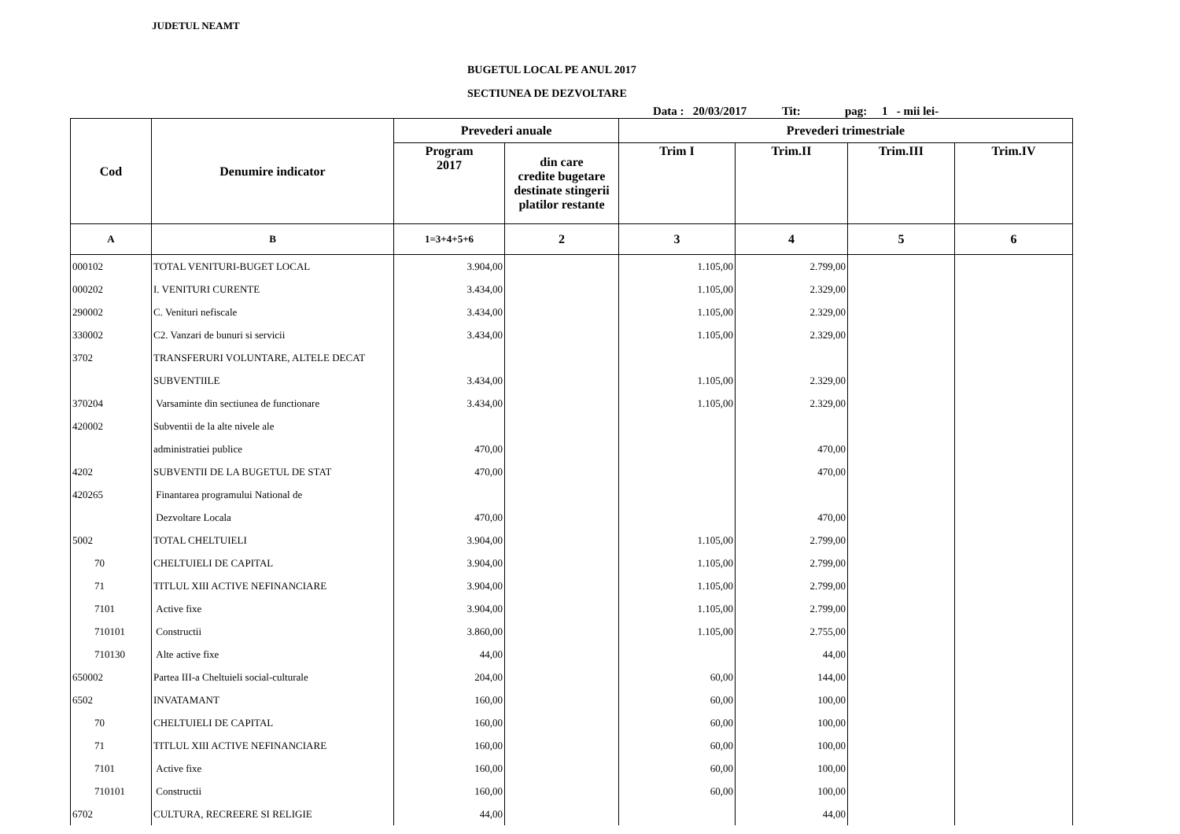JUDETUL NEAMT
BUGETUL LOCAL PE ANUL 2017
SECTIUNEA DE DEZVOLTARE
Data : 20/03/2017 Tit: pag: 1 - mii lei-
| Cod | Denumire indicator | Prevederi anuale | | Prevederi trimestriale | | | |
| --- | --- | --- | --- | --- | --- | --- | --- |
| | | Program 2017 | din care credite bugetare destinate stingerii platilor restante | Trim I | Trim.II | Trim.III | Trim.IV |
| A | B | 1=3+4+5+6 | 2 | 3 | 4 | 5 | 6 |
| 000102 | TOTAL VENITURI-BUGET LOCAL | 3.904,00 | | 1.105,00 | 2.799,00 | | |
| 000202 | I. VENITURI CURENTE | 3.434,00 | | 1.105,00 | 2.329,00 | | |
| 290002 | C. Venituri nefiscale | 3.434,00 | | 1.105,00 | 2.329,00 | | |
| 330002 | C2. Vanzari de bunuri si servicii | 3.434,00 | | 1.105,00 | 2.329,00 | | |
| 3702 | TRANSFERURI VOLUNTARE, ALTELE DECAT | | | | | | |
| | SUBVENTIILE | 3.434,00 | | 1.105,00 | 2.329,00 | | |
| 370204 | Varsaminte din sectiunea de functionare | 3.434,00 | | 1.105,00 | 2.329,00 | | |
| 420002 | Subventii de la alte nivele ale | | | | | | |
| | administratiei publice | 470,00 | | | 470,00 | | |
| 4202 | SUBVENTII DE LA BUGETUL DE STAT | 470,00 | | | 470,00 | | |
| 420265 | Finantarea programului National de | | | | | | |
| | Dezvoltare Locala | 470,00 | | | 470,00 | | |
| 5002 | TOTAL CHELTUIELI | 3.904,00 | | 1.105,00 | 2.799,00 | | |
| 70 | CHELTUIELI DE CAPITAL | 3.904,00 | | 1.105,00 | 2.799,00 | | |
| 71 | TITLUL XIII ACTIVE NEFINANCIARE | 3.904,00 | | 1.105,00 | 2.799,00 | | |
| 7101 | Active fixe | 3.904,00 | | 1.105,00 | 2.799,00 | | |
| 710101 | Constructii | 3.860,00 | | 1.105,00 | 2.755,00 | | |
| 710130 | Alte active fixe | 44,00 | | | 44,00 | | |
| 650002 | Partea III-a Cheltuieli social-culturale | 204,00 | | 60,00 | 144,00 | | |
| 6502 | INVATAMANT | 160,00 | | 60,00 | 100,00 | | |
| 70 | CHELTUIELI DE CAPITAL | 160,00 | | 60,00 | 100,00 | | |
| 71 | TITLUL XIII ACTIVE NEFINANCIARE | 160,00 | | 60,00 | 100,00 | | |
| 7101 | Active fixe | 160,00 | | 60,00 | 100,00 | | |
| 710101 | Constructii | 160,00 | | 60,00 | 100,00 | | |
| 6702 | CULTURA, RECREERE SI RELIGIE | 44,00 | | | 44,00 | | |